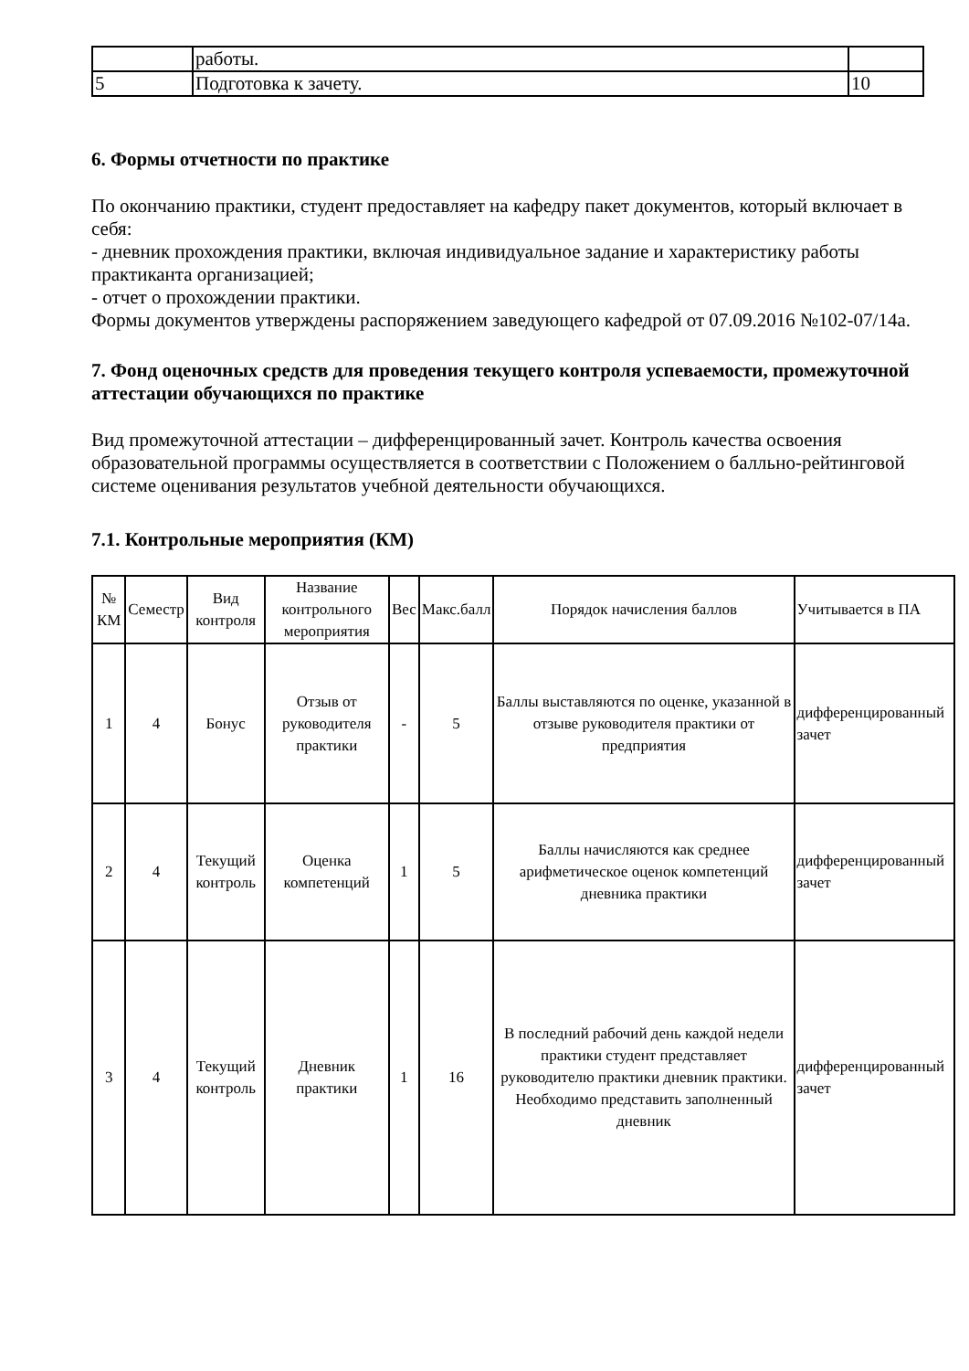| | работы. | |
| 5 | Подготовка к зачету. | 10 |
6. Формы отчетности по практике
По окончанию практики, студент предоставляет на кафедру пакет документов, который включает в себя:
- дневник прохождения практики, включая индивидуальное задание и характеристику работы практиканта организацией;
- отчет о прохождении практики.
Формы документов утверждены распоряжением заведующего кафедрой от 07.09.2016 №102-07/14а.
7. Фонд оценочных средств для проведения текущего контроля успеваемости, промежуточной аттестации обучающихся по практике
Вид промежуточной аттестации – дифференцированный зачет. Контроль качества освоения образовательной программы осуществляется в соответствии с Положением о балльно-рейтинговой системе оценивания результатов учебной деятельности обучающихся.
7.1. Контрольные мероприятия (КМ)
| № КМ | Семестр | Вид контроля | Название контрольного мероприятия | Вес | Макс.балл | Порядок начисления баллов | Учитывается в ПА |
| --- | --- | --- | --- | --- | --- | --- | --- |
| 1 | 4 | Бонус | Отзыв от руководителя практики | - | 5 | Баллы выставляются по оценке, указанной в отзыве руководителя практики от предприятия | дифференцированный зачет |
| 2 | 4 | Текущий контроль | Оценка компетенций | 1 | 5 | Баллы начисляются как среднее арифметическое оценок компетенций дневника практики | дифференцированный зачет |
| 3 | 4 | Текущий контроль | Дневник практики | 1 | 16 | В последний рабочий день каждой недели практики студент представляет руководителю практики дневник практики. Необходимо представить заполненный дневник | дифференцированный зачет |